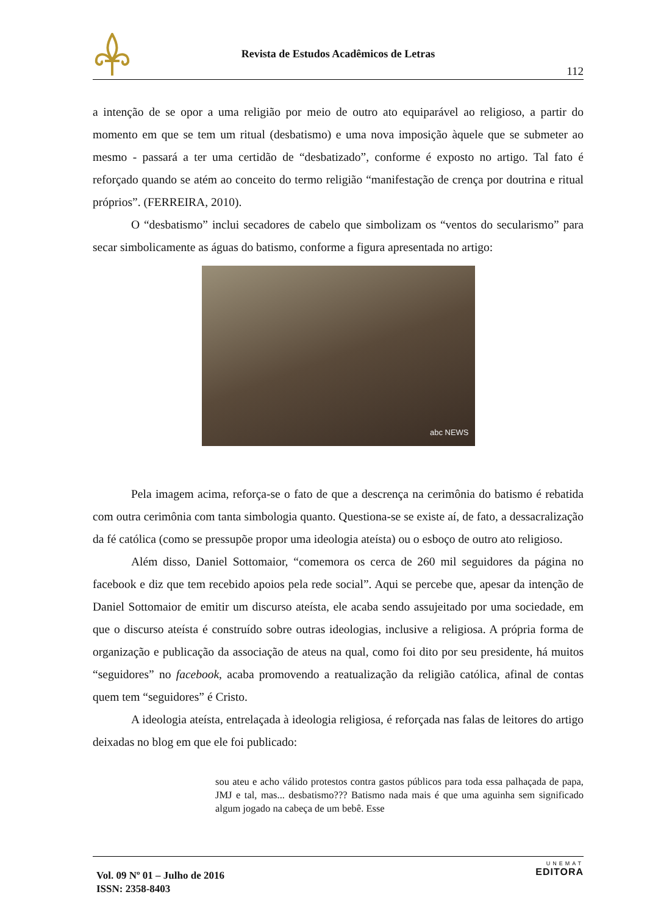Revista de Estudos Acadêmicos de Letras
112
a intenção de se opor a uma religião por meio de outro ato equiparável ao religioso, a partir do momento em que se tem um ritual (desbatismo) e uma nova imposição àquele que se submeter ao mesmo - passará a ter uma certidão de “desbatizado”, conforme é exposto no artigo. Tal fato é reforçado quando se atém ao conceito do termo religião “manifestação de crença por doutrina e ritual próprios”. (FERREIRA, 2010).
O “desbatismo” inclui secadores de cabelo que simbolizam os “ventos do secularismo” para secar simbolicamente as águas do batismo, conforme a figura apresentada no artigo:
abc NEWS
Pela imagem acima, reforça-se o fato de que a descrença na cerimônia do batismo é rebatida com outra cerimônia com tanta simbologia quanto. Questiona-se se existe aí, de fato, a dessacralização da fé católica (como se pressupõe propor uma ideologia ateísta) ou o esboço de outro ato religioso.
Além disso, Daniel Sottomaior, “comemora os cerca de 260 mil seguidores da página no facebook e diz que tem recebido apoios pela rede social”. Aqui se percebe que, apesar da intenção de Daniel Sottomaior de emitir um discurso ateísta, ele acaba sendo assujeitado por uma sociedade, em que o discurso ateísta é construído sobre outras ideologias, inclusive a religiosa. A própria forma de organização e publicação da associação de ateus na qual, como foi dito por seu presidente, há muitos “seguidores” no facebook, acaba promovendo a reatualização da religião católica, afinal de contas quem tem “seguidores” é Cristo.
A ideologia ateísta, entrelaçada à ideologia religiosa, é reforçada nas falas de leitores do artigo deixadas no blog em que ele foi publicado:
sou ateu e acho válido protestos contra gastos públicos para toda essa palhaçada de papa, JMJ e tal, mas... desbatismo??? Batismo nada mais é que uma aguinha sem significado algum jogado na cabeça de um bebê. Esse
Vol. 09 Nº 01 – Julho de 2016
ISSN: 2358-8403
UNEMAT
EDITORA